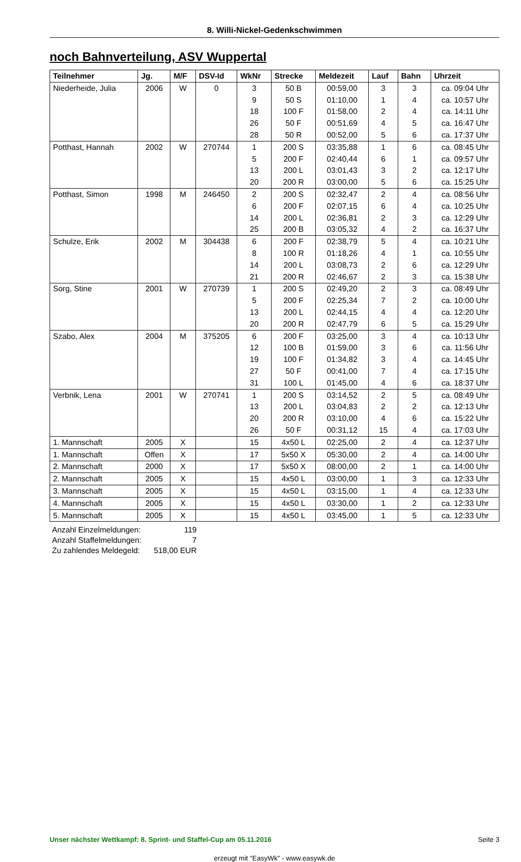8. Willi-Nickel-Gedenkschwimmen
noch Bahnverteilung, ASV Wuppertal
| Teilnehmer | Jg. | M/F | DSV-Id | WkNr | Strecke | Meldezeit | Lauf | Bahn | Uhrzeit |
| --- | --- | --- | --- | --- | --- | --- | --- | --- | --- |
| Niederheide, Julia | 2006 | W | 0 | 3 | 50 B | 00:59,00 | 3 | 3 | ca. 09:04 Uhr |
| | | | | 9 | 50 S | 01:10,00 | 1 | 4 | ca. 10:57 Uhr |
| | | | | 18 | 100 F | 01:58,00 | 2 | 4 | ca. 14:11 Uhr |
| | | | | 26 | 50 F | 00:51,69 | 4 | 5 | ca. 16:47 Uhr |
| | | | | 28 | 50 R | 00:52,00 | 5 | 6 | ca. 17:37 Uhr |
| Potthast, Hannah | 2002 | W | 270744 | 1 | 200 S | 03:35,88 | 1 | 6 | ca. 08:45 Uhr |
| | | | | 5 | 200 F | 02:40,44 | 6 | 1 | ca. 09:57 Uhr |
| | | | | 13 | 200 L | 03:01,43 | 3 | 2 | ca. 12:17 Uhr |
| | | | | 20 | 200 R | 03:00,00 | 5 | 6 | ca. 15:25 Uhr |
| Potthast, Simon | 1998 | M | 246450 | 2 | 200 S | 02:32,47 | 2 | 4 | ca. 08:56 Uhr |
| | | | | 6 | 200 F | 02:07,15 | 6 | 4 | ca. 10:25 Uhr |
| | | | | 14 | 200 L | 02:36,81 | 2 | 3 | ca. 12:29 Uhr |
| | | | | 25 | 200 B | 03:05,32 | 4 | 2 | ca. 16:37 Uhr |
| Schulze, Erik | 2002 | M | 304438 | 6 | 200 F | 02:38,79 | 5 | 4 | ca. 10:21 Uhr |
| | | | | 8 | 100 R | 01:18,26 | 4 | 1 | ca. 10:55 Uhr |
| | | | | 14 | 200 L | 03:08,73 | 2 | 6 | ca. 12:29 Uhr |
| | | | | 21 | 200 R | 02:46,67 | 2 | 3 | ca. 15:38 Uhr |
| Sorg, Stine | 2001 | W | 270739 | 1 | 200 S | 02:49,20 | 2 | 3 | ca. 08:49 Uhr |
| | | | | 5 | 200 F | 02:25,34 | 7 | 2 | ca. 10:00 Uhr |
| | | | | 13 | 200 L | 02:44,15 | 4 | 4 | ca. 12:20 Uhr |
| | | | | 20 | 200 R | 02:47,79 | 6 | 5 | ca. 15:29 Uhr |
| Szabo, Alex | 2004 | M | 375205 | 6 | 200 F | 03:25,00 | 3 | 4 | ca. 10:13 Uhr |
| | | | | 12 | 100 B | 01:59,00 | 3 | 6 | ca. 11:56 Uhr |
| | | | | 19 | 100 F | 01:34,82 | 3 | 4 | ca. 14:45 Uhr |
| | | | | 27 | 50 F | 00:41,00 | 7 | 4 | ca. 17:15 Uhr |
| | | | | 31 | 100 L | 01:45,00 | 4 | 6 | ca. 18:37 Uhr |
| Verbnik, Lena | 2001 | W | 270741 | 1 | 200 S | 03:14,52 | 2 | 5 | ca. 08:49 Uhr |
| | | | | 13 | 200 L | 03:04,83 | 2 | 2 | ca. 12:13 Uhr |
| | | | | 20 | 200 R | 03:10,00 | 4 | 6 | ca. 15:22 Uhr |
| | | | | 26 | 50 F | 00:31,12 | 15 | 4 | ca. 17:03 Uhr |
| 1. Mannschaft | 2005 | X | | 15 | 4x50 L | 02:25,00 | 2 | 4 | ca. 12:37 Uhr |
| 1. Mannschaft | Offen | X | | 17 | 5x50 X | 05:30,00 | 2 | 4 | ca. 14:00 Uhr |
| 2. Mannschaft | 2000 | X | | 17 | 5x50 X | 08:00,00 | 2 | 1 | ca. 14:00 Uhr |
| 2. Mannschaft | 2005 | X | | 15 | 4x50 L | 03:00,00 | 1 | 3 | ca. 12:33 Uhr |
| 3. Mannschaft | 2005 | X | | 15 | 4x50 L | 03:15,00 | 1 | 4 | ca. 12:33 Uhr |
| 4. Mannschaft | 2005 | X | | 15 | 4x50 L | 03:30,00 | 1 | 2 | ca. 12:33 Uhr |
| 5. Mannschaft | 2005 | X | | 15 | 4x50 L | 03:45,00 | 1 | 5 | ca. 12:33 Uhr |
Anzahl Einzelmeldungen: 119
Anzahl Staffelmeldungen: 7
Zu zahlendes Meldegeld: 518,00 EUR
Unser nächster Wettkampf: 8. Sprint- und Staffel-Cup am 05.11.2016 Seite 3
erzeugt mit "EasyWk" - www.easywk.de